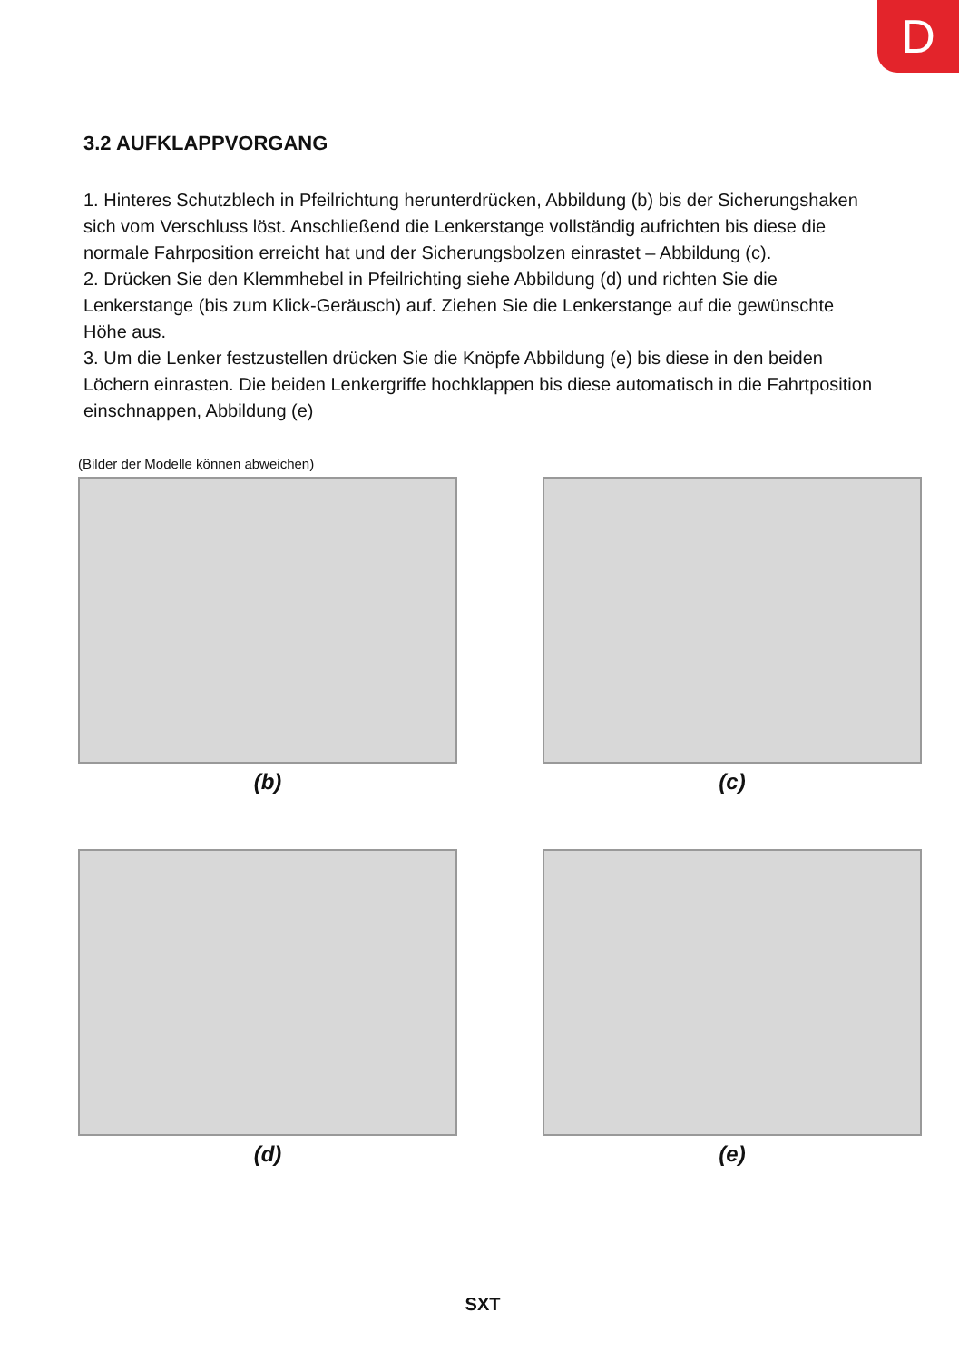D
3.2 AUFKLAPPVORGANG
1. Hinteres Schutzblech in Pfeilrichtung herunterdrücken, Abbildung (b) bis der Sicherungshaken sich vom Verschluss löst. Anschließend die Lenkerstange vollständig aufrichten bis diese die normale Fahrposition erreicht hat und der Sicherungsbolzen einrastet – Abbildung (c).
2. Drücken Sie den Klemmhebel in Pfeilrichting siehe Abbildung (d) und richten Sie die Lenkerstange (bis zum Klick-Geräusch) auf. Ziehen Sie die Lenkerstange auf die gewünschte Höhe aus.
3. Um die Lenker festzustellen drücken Sie die Knöpfe Abbildung (e) bis diese in den beiden Löchern einrasten. Die beiden Lenkergriffe hochklappen bis diese automatisch in die Fahrtposition einschnappen, Abbildung (e)
(Bilder der Modelle können abweichen)
(b)
(c)
(d)
(e)
SXT